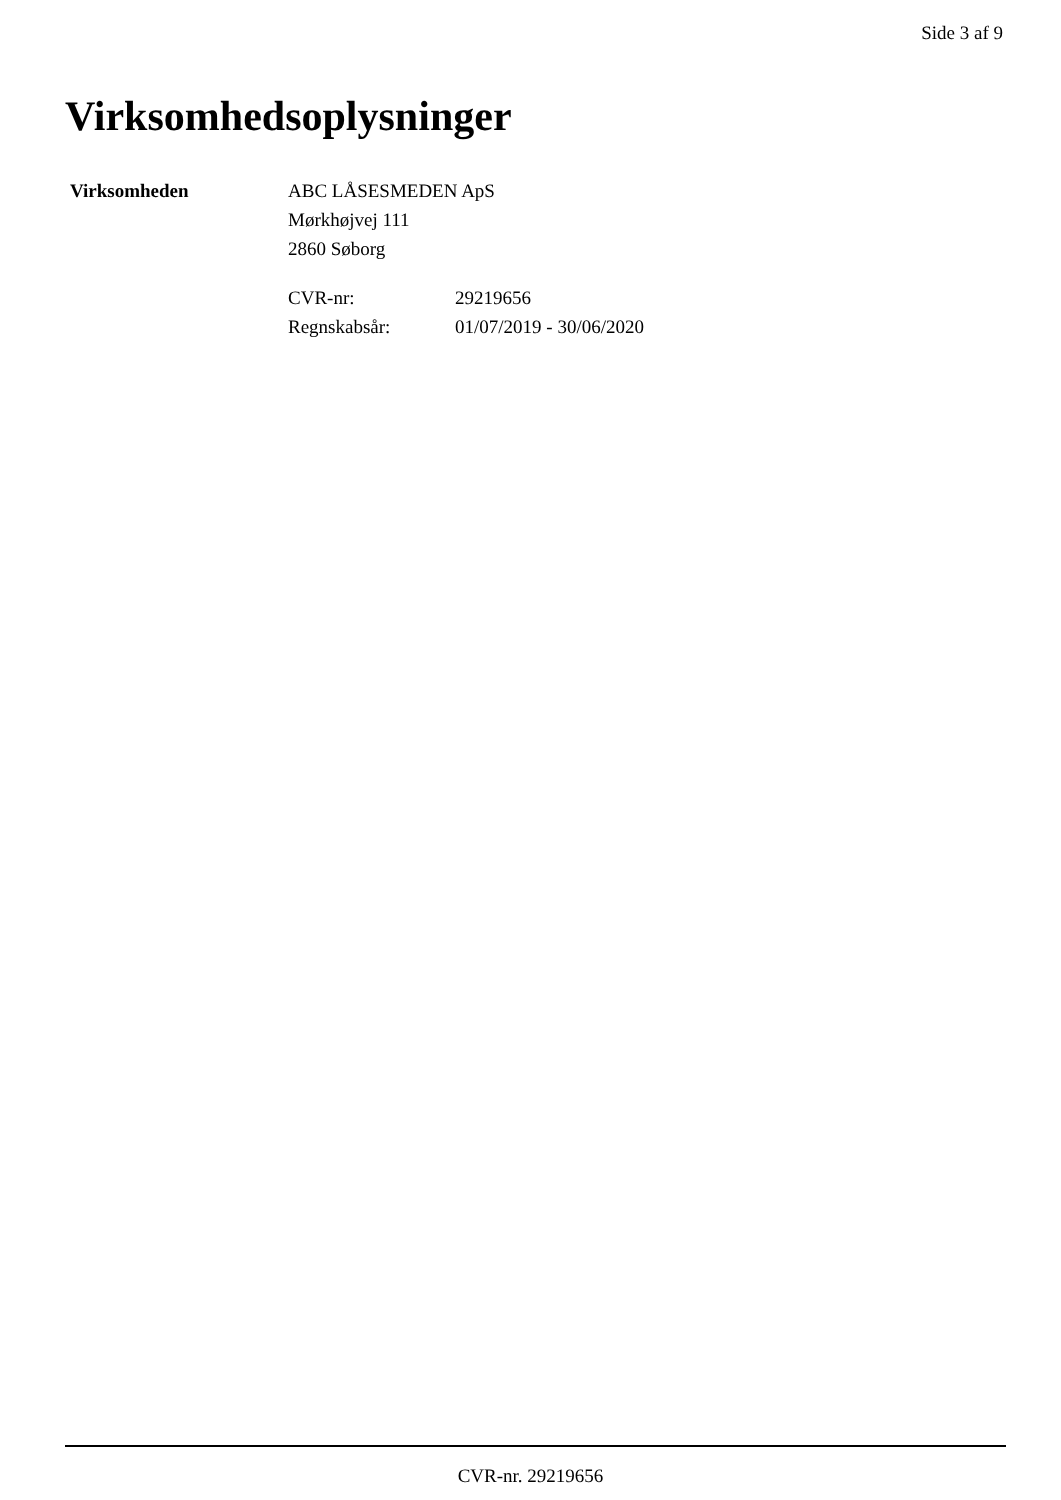Side 3 af 9
Virksomhedsoplysninger
Virksomheden ABC LÅSESMEDEN ApS
Mørkhøjvej 111
2860 Søborg
CVR-nr:
Regnskabsår:
29219656
01/07/2019 - 30/06/2020
CVR-nr. 29219656